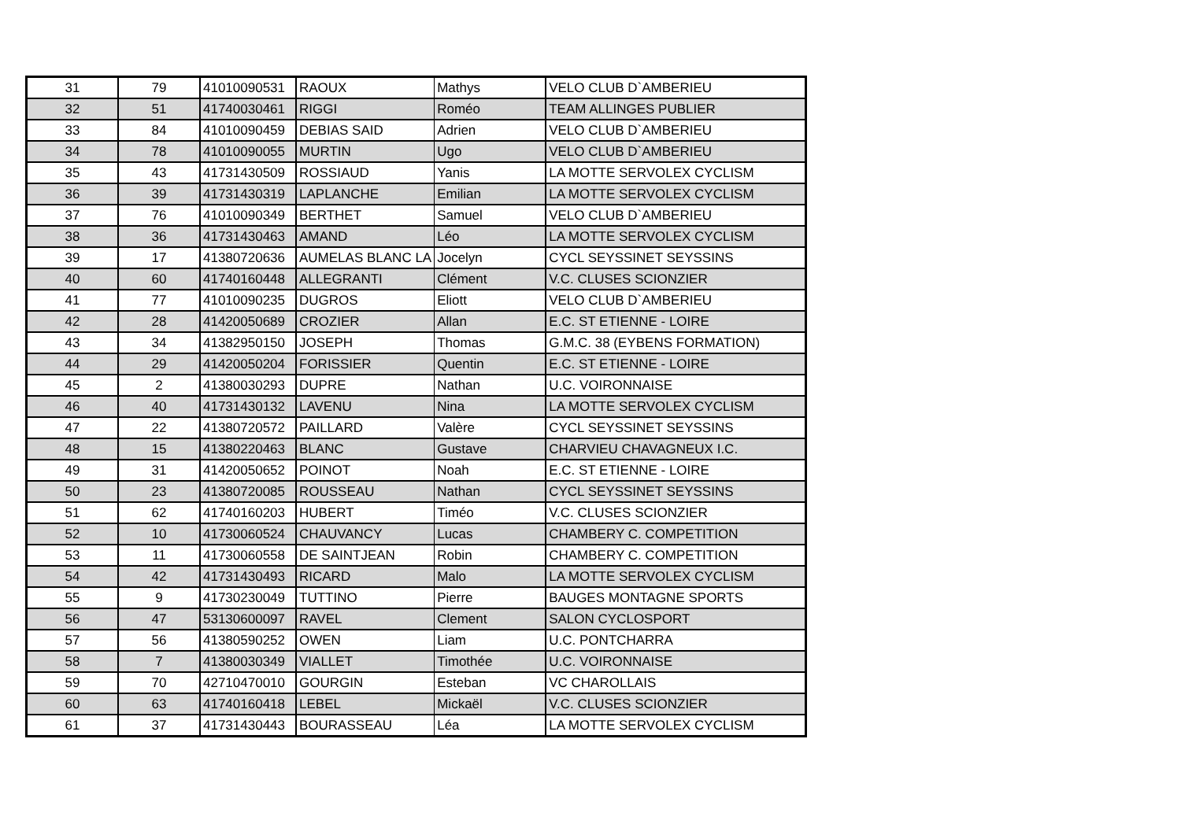| 31 | 79 | 41010090531 | RAOUX | Mathys | VELO CLUB D`AMBERIEU |
| 32 | 51 | 41740030461 | RIGGI | Roméo | TEAM ALLINGES PUBLIER |
| 33 | 84 | 41010090459 | DEBIAS SAID | Adrien | VELO CLUB D`AMBERIEU |
| 34 | 78 | 41010090055 | MURTIN | Ugo | VELO CLUB D`AMBERIEU |
| 35 | 43 | 41731430509 | ROSSIAUD | Yanis | LA MOTTE SERVOLEX CYCLISM |
| 36 | 39 | 41731430319 | LAPLANCHE | Emilian | LA MOTTE SERVOLEX CYCLISM |
| 37 | 76 | 41010090349 | BERTHET | Samuel | VELO CLUB D`AMBERIEU |
| 38 | 36 | 41731430463 | AMAND | Léo | LA MOTTE SERVOLEX CYCLISM |
| 39 | 17 | 41380720636 | AUMELAS BLANC LA | Jocelyn | CYCL SEYSSINET SEYSSINS |
| 40 | 60 | 41740160448 | ALLEGRANTI | Clément | V.C. CLUSES SCIONZIER |
| 41 | 77 | 41010090235 | DUGROS | Eliott | VELO CLUB D`AMBERIEU |
| 42 | 28 | 41420050689 | CROZIER | Allan | E.C. ST ETIENNE - LOIRE |
| 43 | 34 | 41382950150 | JOSEPH | Thomas | G.M.C. 38 (EYBENS FORMATION) |
| 44 | 29 | 41420050204 | FORISSIER | Quentin | E.C. ST ETIENNE - LOIRE |
| 45 | 2 | 41380030293 | DUPRE | Nathan | U.C. VOIRONNAISE |
| 46 | 40 | 41731430132 | LAVENU | Nina | LA MOTTE SERVOLEX CYCLISM |
| 47 | 22 | 41380720572 | PAILLARD | Valère | CYCL SEYSSINET SEYSSINS |
| 48 | 15 | 41380220463 | BLANC | Gustave | CHARVIEU CHAVAGNEUX I.C. |
| 49 | 31 | 41420050652 | POINOT | Noah | E.C. ST ETIENNE - LOIRE |
| 50 | 23 | 41380720085 | ROUSSEAU | Nathan | CYCL SEYSSINET SEYSSINS |
| 51 | 62 | 41740160203 | HUBERT | Timéo | V.C. CLUSES SCIONZIER |
| 52 | 10 | 41730060524 | CHAUVANCY | Lucas | CHAMBERY C. COMPETITION |
| 53 | 11 | 41730060558 | DE SAINTJEAN | Robin | CHAMBERY C. COMPETITION |
| 54 | 42 | 41731430493 | RICARD | Malo | LA MOTTE SERVOLEX CYCLISM |
| 55 | 9 | 41730230049 | TUTTINO | Pierre | BAUGES MONTAGNE SPORTS |
| 56 | 47 | 53130600097 | RAVEL | Clement | SALON CYCLOSPORT |
| 57 | 56 | 41380590252 | OWEN | Liam | U.C. PONTCHARRA |
| 58 | 7 | 41380030349 | VIALLET | Timothée | U.C. VOIRONNAISE |
| 59 | 70 | 42710470010 | GOURGIN | Esteban | VC CHAROLLAIS |
| 60 | 63 | 41740160418 | LEBEL | Mickaël | V.C. CLUSES SCIONZIER |
| 61 | 37 | 41731430443 | BOURASSEAU | Léa | LA MOTTE SERVOLEX CYCLISM |